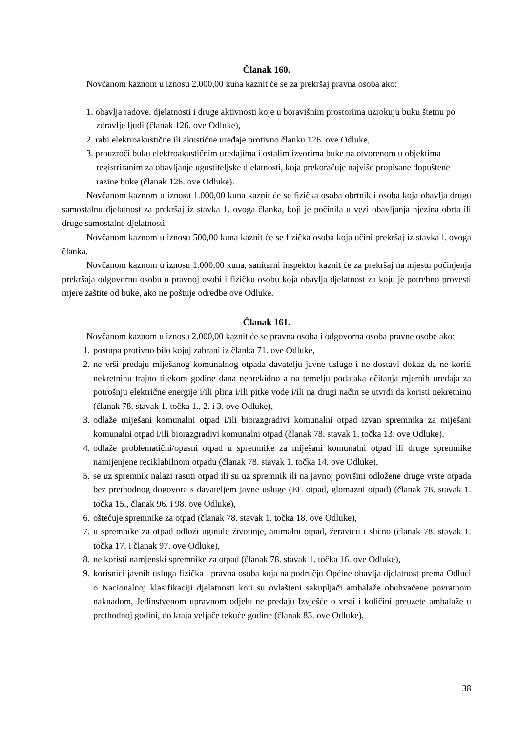Članak 160.
Novčanom kaznom u iznosu 2.000,00 kuna kaznit će se za prekršaj pravna osoba ako:
1. obavlja radove, djelatnosti i druge aktivnosti koje u boravišnim prostorima uzrokuju buku štetnu po zdravlje ljudi (članak 126. ove Odluke),
2. rabi elektroakustične ili akustične uređaje protivno članku 126. ove Odluke,
3. prouzroči buku elektroakustičnim uređajima i ostalim izvorima buke na otvorenom u objektima registriranim za obavljanje ugostiteljske djelatnosti, koja prekoračuje najviše propisane dopuštene razine buke (članak 126. ove Odluke).
Novčanom kaznom u iznosu 1.000,00 kuna kaznit će se fizička osoba obrtnik i osoba koja obavlja drugu samostalnu djelatnost za prekršaj iz stavka 1. ovoga članka, koji je počinila u vezi obavljanja njezina obrta ili druge samostalne djelatnosti.
Novčanom kaznom u iznosu 500,00 kuna kaznit će se fizička osoba koja učini prekršaj iz stavka l. ovoga članka.
Novčanom kaznom u iznosu 1.000,00 kuna, sanitarni inspektor kaznit će za prekršaj na mjestu počinjenja prekršaja odgovornu osobu u pravnoj osobi i fizičku osobu koja obavlja djelatnost za koju je potrebno provesti mjere zaštite od buke, ako ne poštuje odredbe ove Odluke.
Članak 161.
Novčanom kaznom u iznosu 2.000,00 kaznit će se pravna osoba i odgovorna osoba pravne osobe ako:
1. postupa protivno bilo kojoj zabrani iz članka 71. ove Odluke,
2. ne vrši predaju miješanog komunalnog otpada davatelju javne usluge i ne dostavi dokaz da ne koriti nekretninu trajno tijekom godine dana neprekidno a na temelju podataka očitanja mjernih uređaja za potrošnju električne energije i/ili plina i/ili pitke vode i/ili na drugi način se utvrdi da koristi nekretninu (članak 78. stavak 1. točka 1., 2. i 3. ove Odluke),
3. odlaže miješani komunalni otpad i/ili biorazgradivi komunalni otpad izvan spremnika za miješani komunalni otpad i/ili biorazgradivi komunalni otpad (članak 78. stavak 1. točka 13. ove Odluke),
4. odlaže problematični/opasni otpad u spremnike za miješani komunalni otpad ili druge spremnike namijenjene reciklabilnom otpadu (članak 78. stavak 1. točka 14. ove Odluke),
5. se uz spremnik nalazi rasuti otpad ili su uz spremnik ili na javnoj površini odložene druge vrste otpada bez prethodnog dogovora s davateljem javne usluge (EE otpad, glomazni otpad) (članak 78. stavak 1. točka 15., članak 96. i 98. ove Odluke),
6. oštećuje spremnike za otpad (članak 78. stavak 1. točka 18. ove Odluke),
7. u spremnike za otpad odloži uginule životinje, animalni otpad, žeravicu i slično (članak 78. stavak 1. točka 17. i članak 97. ove Odluke),
8. ne koristi namjenski spremnike za otpad (članak 78. stavak 1. točka 16. ove Odluke),
9. korisnici javnih usluga fizička i pravna osoba koja na području Općine obavlja djelatnost prema Odluci o Nacionalnoj klasifikaciji djelatnosti koji su ovlašteni sakupljači ambalaže obuhvaćene povratnom naknadom, Jedinstvenom upravnom odjelu ne predaju Izvješće o vrsti i količini preuzete ambalaže u prethodnoj godini, do kraja veljače tekuće godine (članak 83. ove Odluke),
38